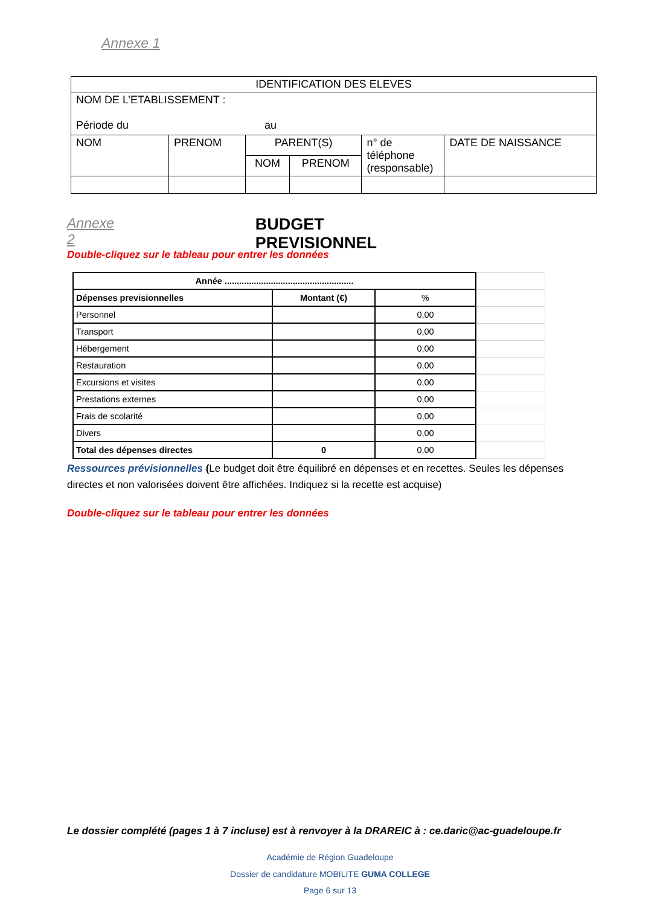Annexe 1
| IDENTIFICATION DES ELEVES | | | | | |
| NOM DE L’ETABLISSEMENT : Période du au | | | | | |
| NOM | PRENOM | PARENT(S) | | n° de téléphone (responsable) | DATE DE NAISSANCE |
| | | NOM | PRENOM | | |
Annexe 2 BUDGET PREVISIONNEL
Double-cliquez sur le tableau pour entrer les données
| Année ..................................................... | | | |
| Dépenses previsionnelles | Montant (€) | % | |
| Personnel | | 0,00 | |
| Transport | | 0,00 | |
| Hébergement | | 0,00 | |
| Restauration | | 0,00 | |
| Excursions et visites | | 0,00 | |
| Prestations externes | | 0,00 | |
| Frais de scolarité | | 0,00 | |
| Divers | | 0,00 | |
| Total des dépenses directes | 0 | 0,00 | |
Ressources prévisionnelles (Le budget doit être équilibré en dépenses et en recettes. Seules les dépenses directes et non valorisées doivent être affichées. Indiquez si la recette est acquise)
Double-cliquez sur le tableau pour entrer les données
Le dossier complété (pages 1 à 7 incluse) est à renvoyer à la DRAREIC à : ce.daric@ac-guadeloupe.fr
Académie de Région Guadeloupe
Dossier de candidature MOBILITE GUMA COLLEGE
Page 6 sur 13